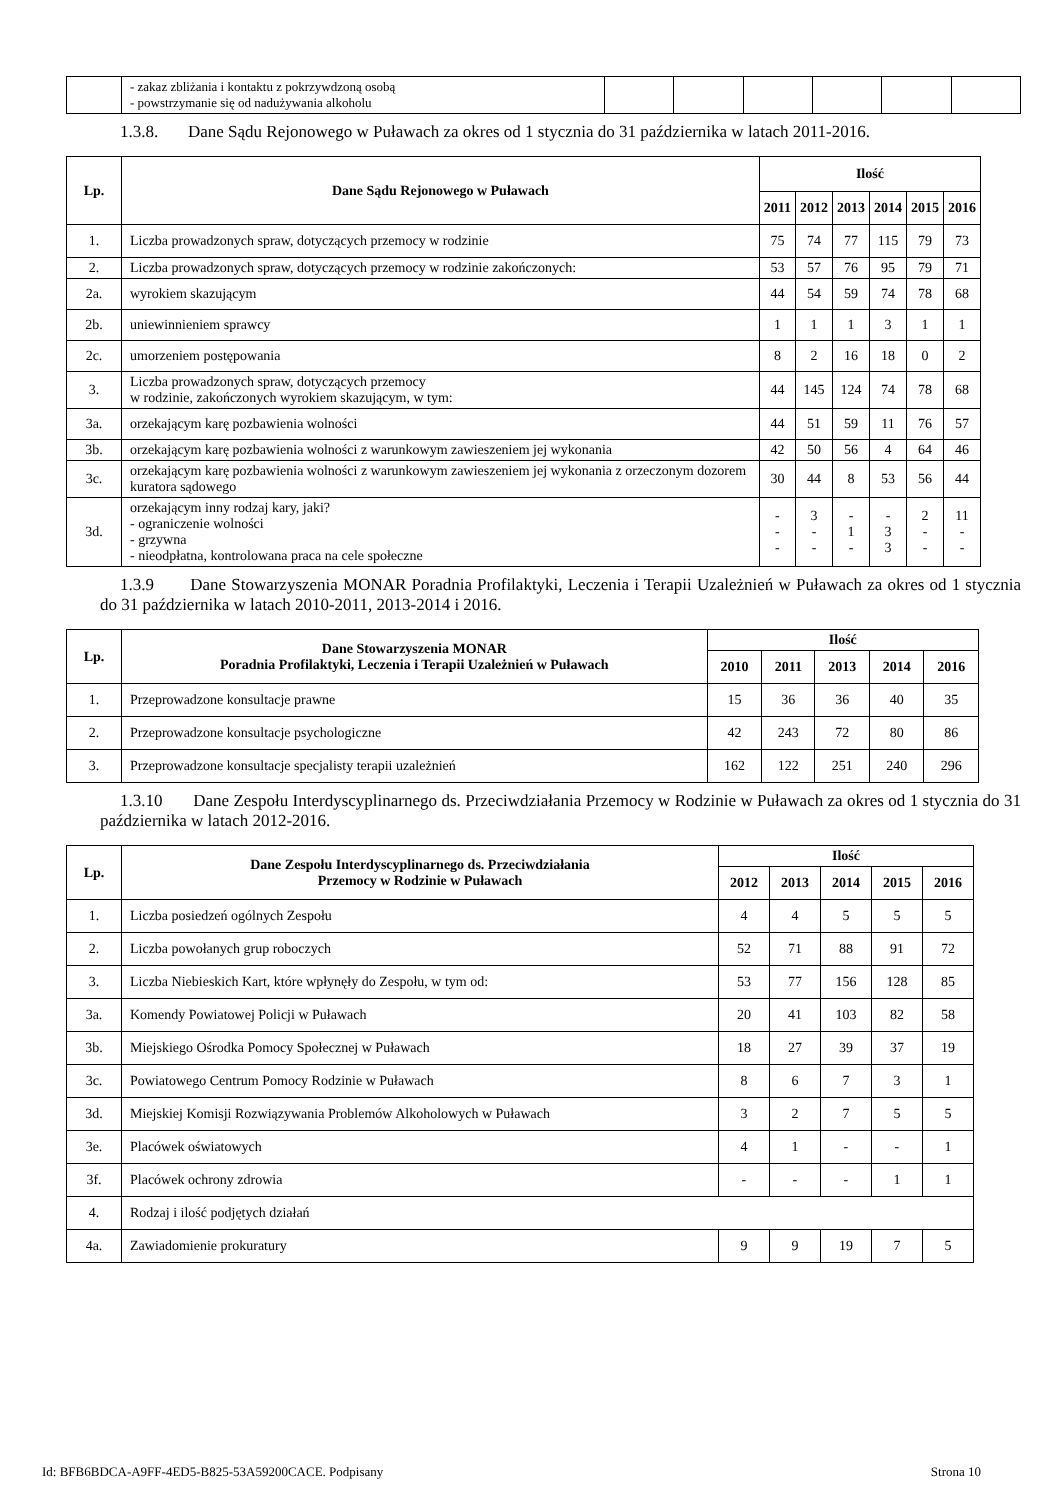| | - zakaz zbliżania i kontaktu z pokrzywdzoną osobą - powstrzymanie się od nadużywania alkoholu | | | | | | |
1.3.8. Dane Sądu Rejonowego w Puławach za okres od 1 stycznia do 31 października w latach 2011-2016.
| Lp. | Dane Sądu Rejonowego w Puławach | Ilość | | | | | |
| --- | --- | --- | --- | --- | --- | --- | --- |
| | | 2011 | 2012 | 2013 | 2014 | 2015 | 2016 |
| 1. | Liczba prowadzonych spraw, dotyczących przemocy w rodzinie | 75 | 74 | 77 | 115 | 79 | 73 |
| 2. | Liczba prowadzonych spraw, dotyczących przemocy w rodzinie zakończonych: | 53 | 57 | 76 | 95 | 79 | 71 |
| 2a. | wyrokiem skazującym | 44 | 54 | 59 | 74 | 78 | 68 |
| 2b. | uniewinnieniem sprawcy | 1 | 1 | 1 | 3 | 1 | 1 |
| 2c. | umorzeniem postępowania | 8 | 2 | 16 | 18 | 0 | 2 |
| 3. | Liczba prowadzonych spraw, dotyczących przemocy w rodzinie, zakończonych wyrokiem skazującym, w tym: | 44 | 145 | 124 | 74 | 78 | 68 |
| 3a. | orzekającym karę pozbawienia wolności | 44 | 51 | 59 | 11 | 76 | 57 |
| 3b. | orzekającym karę pozbawienia wolności z warunkowym zawieszeniem jej wykonania | 42 | 50 | 56 | 4 | 64 | 46 |
| 3c. | orzekającym karę pozbawienia wolności z warunkowym zawieszeniem jej wykonania z orzeczonym dozorem kuratora sądowego | 30 | 44 | 8 | 53 | 56 | 44 |
| 3d. | orzekającym inny rodzaj kary, jaki? - ograniczenie wolności - grzywna - nieodpłatna, kontrolowana praca na cele społeczne | - - - | 3 - - | - 1 - | - 3 3 | 2 - - | 11 - - |
1.3.9 Dane Stowarzyszenia MONAR Poradnia Profilaktyki, Leczenia i Terapii Uzależnień w Puławach za okres od 1 stycznia do 31 października w latach 2010-2011, 2013-2014 i 2016.
| Lp. | Dane Stowarzyszenia MONAR Poradnia Profilaktyki, Leczenia i Terapii Uzależnień w Puławach | Ilość | | | | |
| --- | --- | --- | --- | --- | --- | --- |
| | | 2010 | 2011 | 2013 | 2014 | 2016 |
| 1. | Przeprowadzone konsultacje prawne | 15 | 36 | 36 | 40 | 35 |
| 2. | Przeprowadzone konsultacje psychologiczne | 42 | 243 | 72 | 80 | 86 |
| 3. | Przeprowadzone konsultacje specjalisty terapii uzależnień | 162 | 122 | 251 | 240 | 296 |
1.3.10 Dane Zespołu Interdyscyplinarnego ds. Przeciwdziałania Przemocy w Rodzinie w Puławach za okres od 1 stycznia do 31 października w latach 2012-2016.
| Lp. | Dane Zespołu Interdyscyplinarnego ds. Przeciwdziałania Przemocy w Rodzinie w Puławach | Ilość | | | | |
| --- | --- | --- | --- | --- | --- | --- |
| | | 2012 | 2013 | 2014 | 2015 | 2016 |
| 1. | Liczba posiedzeń ogólnych Zespołu | 4 | 4 | 5 | 5 | 5 |
| 2. | Liczba powołanych grup roboczych | 52 | 71 | 88 | 91 | 72 |
| 3. | Liczba Niebieskich Kart, które wpłynęły do Zespołu, w tym od: | 53 | 77 | 156 | 128 | 85 |
| 3a. | Komendy Powiatowej Policji w Puławach | 20 | 41 | 103 | 82 | 58 |
| 3b. | Miejskiego Ośrodka Pomocy Społecznej w Puławach | 18 | 27 | 39 | 37 | 19 |
| 3c. | Powiatowego Centrum Pomocy Rodzinie w Puławach | 8 | 6 | 7 | 3 | 1 |
| 3d. | Miejskiej Komisji Rozwiązywania Problemów Alkoholowych w Puławach | 3 | 2 | 7 | 5 | 5 |
| 3e. | Placówek oświatowych | 4 | 1 | - | - | 1 |
| 3f. | Placówek ochrony zdrowia | - | - | - | 1 | 1 |
| 4. | Rodzaj i ilość podjętych działań | | | | | |
| 4a. | Zawiadomienie prokuratury | 9 | 9 | 19 | 7 | 5 |
Id: BFB6BDCA-A9FF-4ED5-B825-53A59200CACE. Podpisany Strona 10